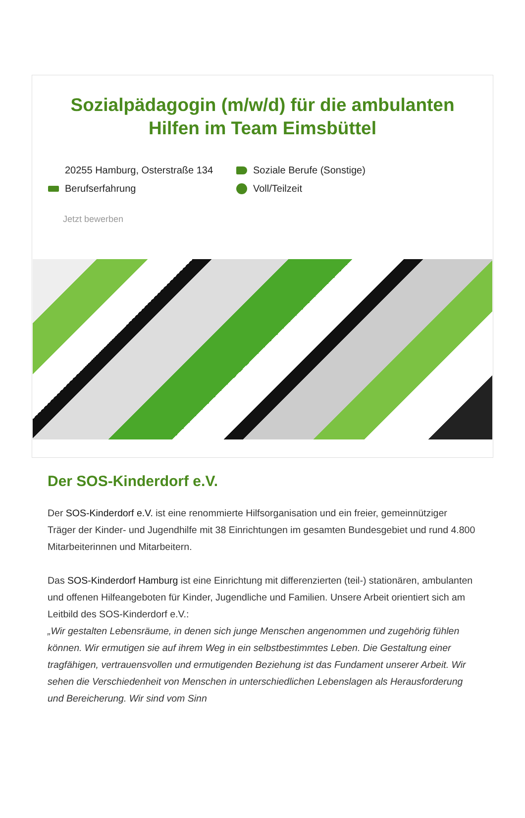Sozialpädagogin (m/w/d) für die ambulanten Hilfen im Team Eimsbüttel
20255 Hamburg, Osterstraße 134
Soziale Berufe (Sonstige)
Berufserfahrung
Voll/Teilzeit
Jetzt bewerben
Der SOS-Kinderdorf e.V.
Der SOS-Kinderdorf e.V. ist eine renommierte Hilfsorganisation und ein freier, gemeinnütziger Träger der Kinder- und Jugendhilfe mit 38 Einrichtungen im gesamten Bundesgebiet und rund 4.800 Mitarbeiterinnen und Mitarbeitern.
Das SOS-Kinderdorf Hamburg ist eine Einrichtung mit differenzierten (teil-) stationären, ambulanten und offenen Hilfeangeboten für Kinder, Jugendliche und Familien. Unsere Arbeit orientiert sich am Leitbild des SOS-Kinderdorf e.V.:
„Wir gestalten Lebensräume, in denen sich junge Menschen angenommen und zugehörig fühlen können. Wir ermutigen sie auf ihrem Weg in ein selbstbestimmtes Leben. Die Gestaltung einer tragfähigen, vertrauensvollen und ermutigenden Beziehung ist das Fundament unserer Arbeit. Wir sehen die Verschiedenheit von Menschen in unterschiedlichen Lebenslagen als Herausforderung und Bereicherung. Wir sind vom Sinn